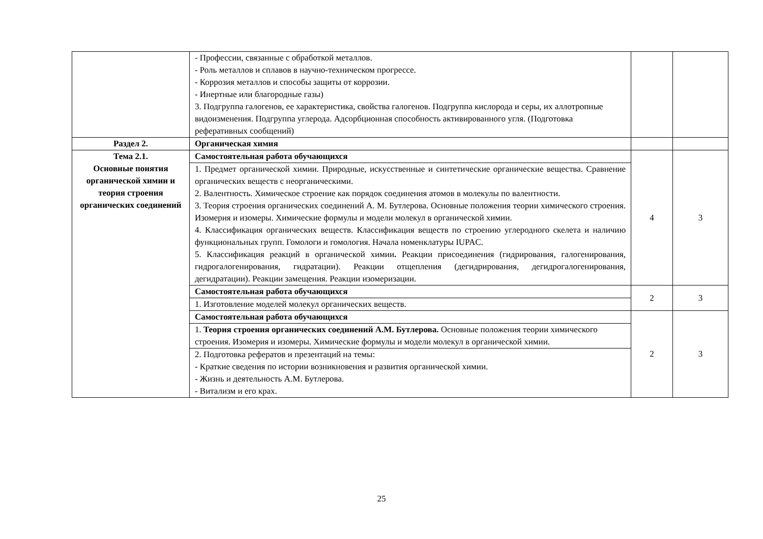| | - Профессии, связанные с обработкой металлов. - Роль металлов и сплавов в научно-техническом прогрессе. - Коррозия металлов и способы защиты от коррозии. - Инертные или благородные газы) 3. Подгруппа галогенов, ее характеристика, свойства галогенов. Подгруппа кислорода и серы, их аллотропные видоизменения. Подгруппа углерода. Адсорбционная способность активированного угля. (Подготовка реферативных сообщений) | | |
| Раздел 2. | Органическая химия | | |
| Тема 2.1. Основные понятия органической химии и теория строения органических соединений | Самостоятельная работа обучающихся | 4 | 3 |
| | 1. Предмет органической химии. Природные, искусственные и синтетические органические вещества. Сравнение органических веществ с неорганическими. 2. Валентность. Химическое строение как порядок соединения атомов в молекулы по валентности. 3. Теория строения органических соединений А. М. Бутлерова. Основные положения теории химического строения. Изомерия и изомеры. Химические формулы и модели молекул в органической химии. 4. Классификация органических веществ. Классификация веществ по строению углеродного скелета и наличию функциональных групп. Гомологи и гомология. Начала номенклатуры IUPAC. 5. Классификация реакций в органической химии . Реакции присоединения (гидрирования, галогенирования, гидрогалогенирования, гидратации). Реакции отщепления (дегидрирования, дегидрогалогенирования, дегидратации). Реакции замещения. Реакции изомеризации. | | |
| | Самостоятельная работа обучающихся | 2 | 3 |
| | 1. Изготовление моделей молекул органических веществ. | | |
| | Самостоятельная работа обучающихся | 2 | 3 |
| | 1. Теория строения органических соединений А.М. Бутлерова. Основные положения теории химического строения. Изомерия и изомеры. Химические формулы и модели молекул в органической химии. | | |
| | 2. Подготовка рефератов и презентаций на темы: - Краткие сведения по истории возникновения и развития органической химии. - Жизнь и деятельность А.М. Бутлерова. - Витализм и его крах. | | |
25